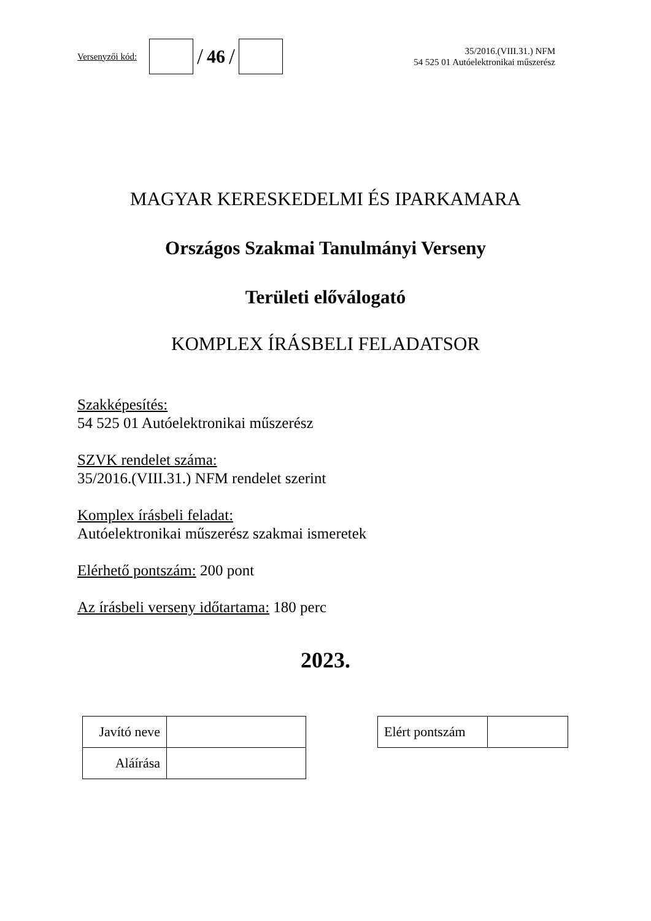Versenyzői kód:
/ 46 /
35/2016.(VIII.31.) NFM
54 525 01 Autóelektronikai műszerész
MAGYAR KERESKEDELMI ÉS IPARKAMARA
Országos Szakmai Tanulmányi Verseny
Területi előválogató
KOMPLEX ÍRÁSBELI FELADATSOR
Szakképesítés:
54 525 01 Autóelektronikai műszerész
SZVK rendelet száma:
35/2016.(VIII.31.) NFM rendelet szerint
Komplex írásbeli feladat:
Autóelektronikai műszerész szakmai ismeretek
Elérhető pontszám: 200 pont
Az írásbeli verseny időtartama: 180 perc
2023.
| Javító neve | |
| Aláírása | |
| Elért pontszám | |